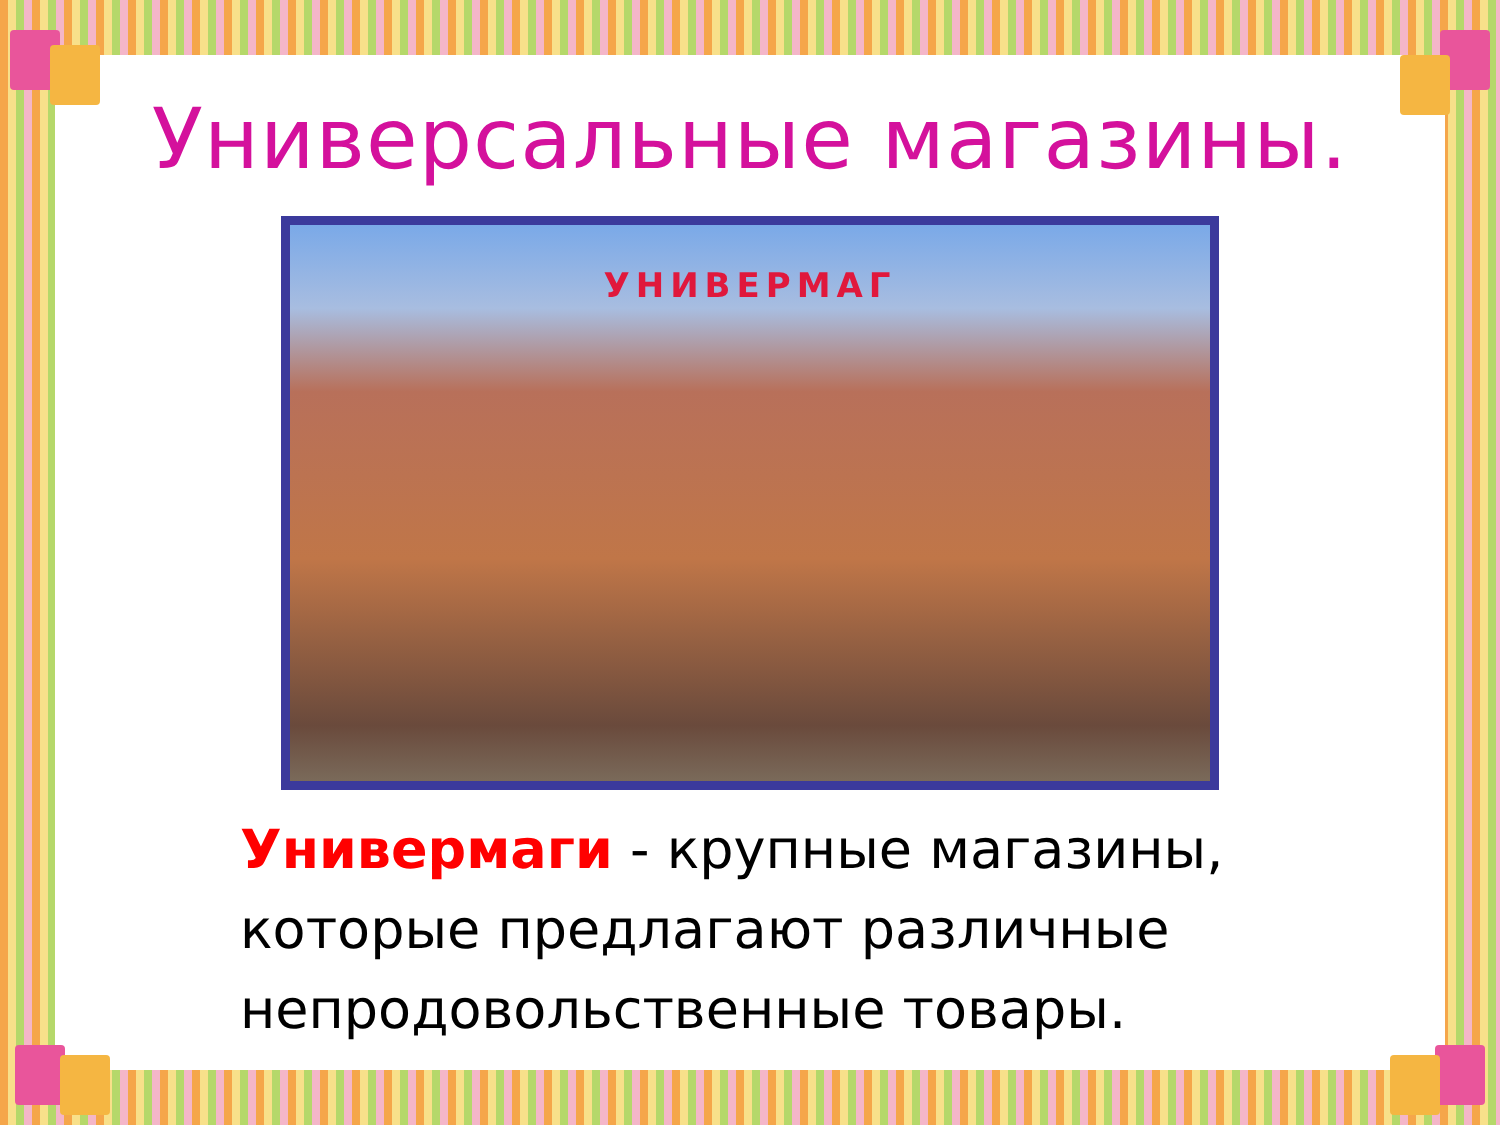Универсальные магазины.
УНИВЕРМАГ
Универмаги - крупные магазины, которые предлагают различные непродовольственные товары.